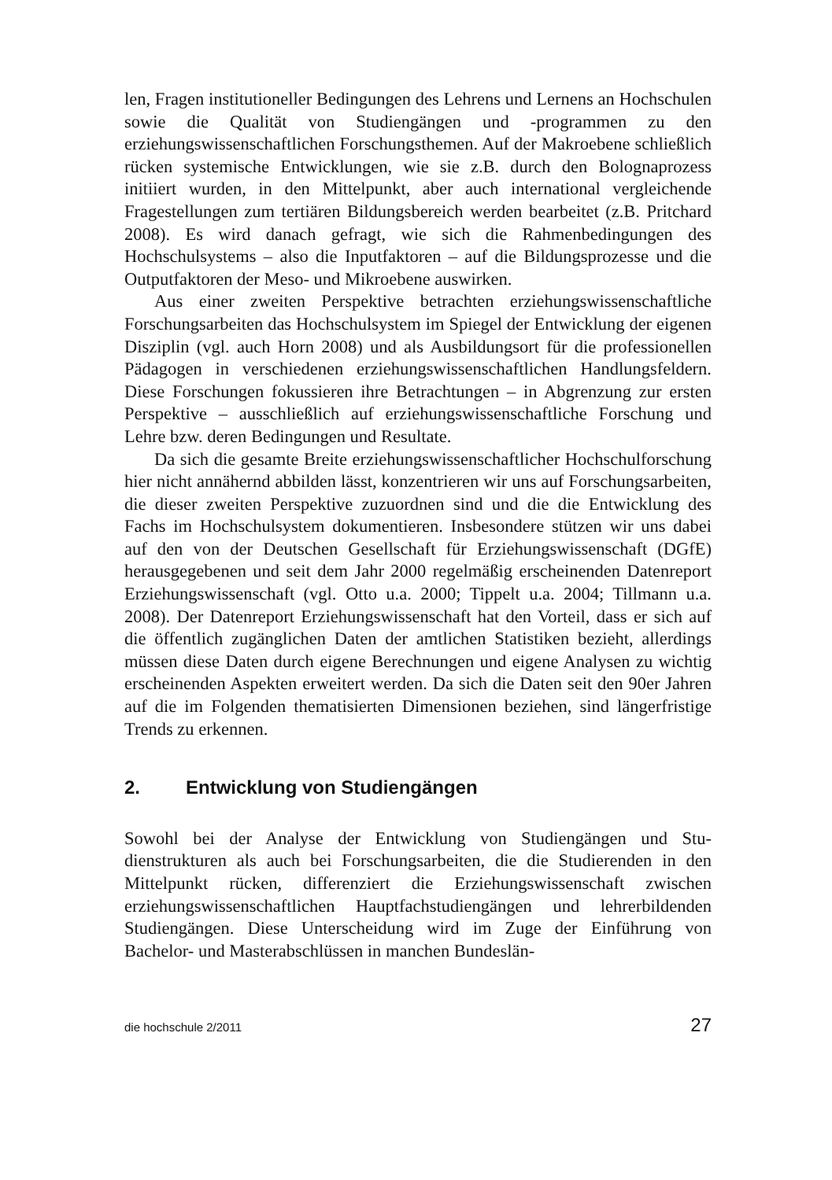len, Fragen institutioneller Bedingungen des Lehrens und Lernens an Hochschulen sowie die Qualität von Studiengängen und -programmen zu den erziehungswissenschaftlichen Forschungsthemen. Auf der Makroebene schließlich rücken systemische Entwicklungen, wie sie z.B. durch den Bolognaprozess initiiert wurden, in den Mittelpunkt, aber auch internati­onal vergleichende Fragestellungen zum tertiären Bildungsbereich wer­den bearbeitet (z.B. Pritchard 2008). Es wird danach gefragt, wie sich die Rahmenbedingungen des Hochschulsystems – also die Inputfaktoren – auf die Bildungsprozesse und die Outputfaktoren der Meso- und Mikro­ebene auswirken.
Aus einer zweiten Perspektive betrachten erziehungswissenschaftliche Forschungsarbeiten das Hochschulsystem im Spiegel der Entwicklung der eigenen Disziplin (vgl. auch Horn 2008) und als Ausbildungsort für die professionellen Pädagogen in verschiedenen erziehungswissenschaftlichen Handlungsfeldern. Diese Forschungen fokussieren ihre Betrachtungen – in Abgrenzung zur ersten Perspektive – ausschließlich auf erziehungswissen­schaftliche Forschung und Lehre bzw. deren Bedingungen und Resultate.
Da sich die gesamte Breite erziehungswissenschaftlicher Hochschul­forschung hier nicht annähernd abbilden lässt, konzentrieren wir uns auf Forschungsarbeiten, die dieser zweiten Perspektive zuzuordnen sind und die die Entwicklung des Fachs im Hochschulsystem dokumentieren. Ins­besondere stützen wir uns dabei auf den von der Deutschen Gesellschaft für Erziehungswissenschaft (DGfE) herausgegebenen und seit dem Jahr 2000 regelmäßig erscheinenden Datenreport Erziehungswissenschaft (vgl. Otto u.a. 2000; Tippelt u.a. 2004; Tillmann u.a. 2008). Der Datenre­port Erziehungswissenschaft hat den Vorteil, dass er sich auf die öffent­lich zugänglichen Daten der amtlichen Statistiken bezieht, allerdings müssen diese Daten durch eigene Berechnungen und eigene Analysen zu wichtig erscheinenden Aspekten erweitert werden. Da sich die Daten seit den 90er Jahren auf die im Folgenden thematisierten Dimensionen bezie­hen, sind längerfristige Trends zu erkennen.
2. Entwicklung von Studiengängen
Sowohl bei der Analyse der Entwicklung von Studiengängen und Stu­dienstrukturen als auch bei Forschungsarbeiten, die die Studierenden in den Mittelpunkt rücken, differenziert die Erziehungswissenschaft zwi­schen erziehungswissenschaftlichen Hauptfachstudiengängen und lehrer­bildenden Studiengängen. Diese Unterscheidung wird im Zuge der Ein­führung von Bachelor- und Masterabschlüssen in manchen Bundeslän-
die hochschule 2/2011 27